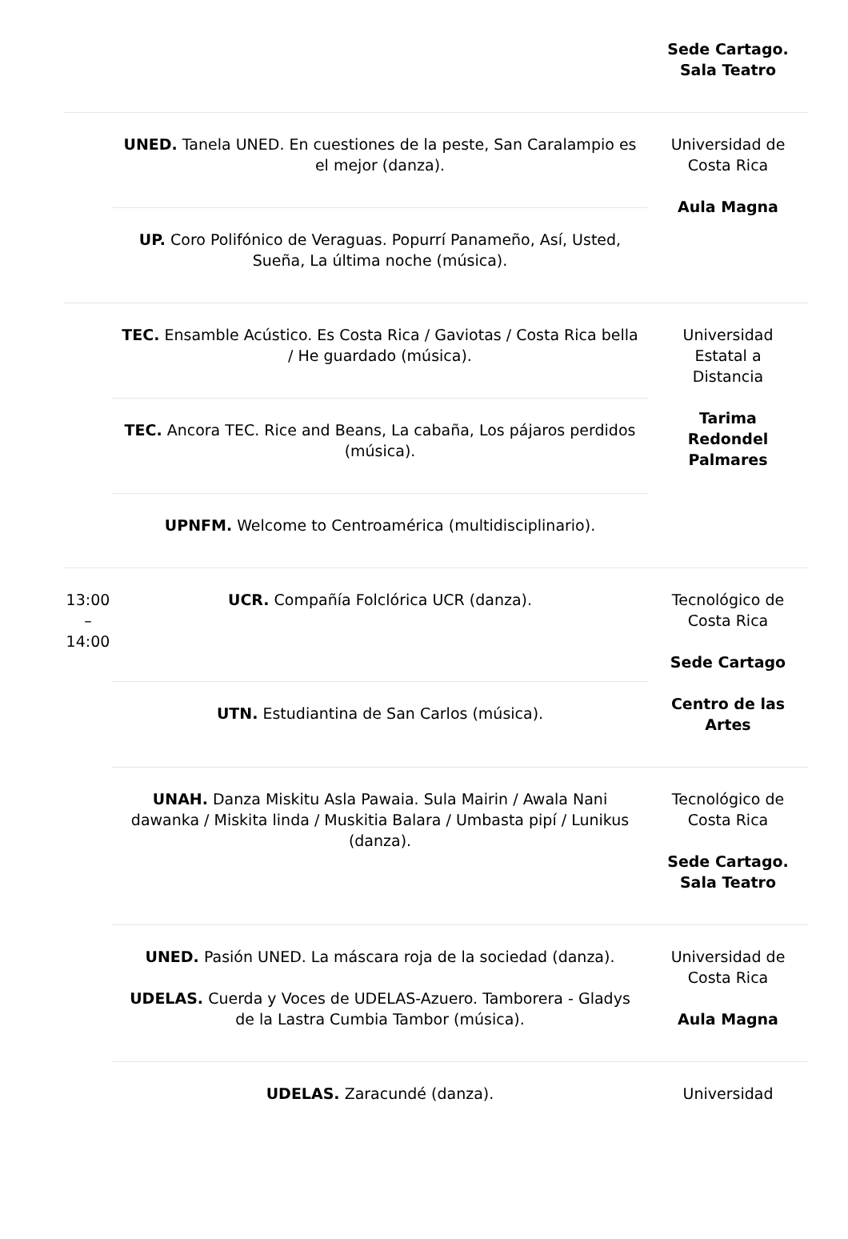| | | Sede Cartago. Sala Teatro |
| | UNED. Tanela UNED. En cuestiones de la peste, San Caralampio es el mejor (danza). | Universidad de Costa Rica Aula Magna |
| | UP. Coro Polifónico de Veraguas. Popurrí Panameño, Así, Usted, Sueña, La última noche (música). | |
| | TEC. Ensamble Acústico. Es Costa Rica / Gaviotas / Costa Rica bella / He guardado (música). | Universidad Estatal a Distancia Tarima Redondel Palmares |
| | TEC. Ancora TEC. Rice and Beans, La cabaña, Los pájaros perdidos (música). | |
| | UPNFM. Welcome to Centroamérica (multidisciplinario). | |
| 13:00 – 14:00 | UCR. Compañía Folclórica UCR (danza). | Tecnológico de Costa Rica Sede Cartago Centro de las Artes |
| | UTN. Estudiantina de San Carlos (música). | |
| | UNAH. Danza Miskitu Asla Pawaia. Sula Mairin / Awala Nani dawanka / Miskita linda / Muskitia Balara / Umbasta pipí / Lunikus (danza). | Tecnológico de Costa Rica Sede Cartago. Sala Teatro |
| | UNED. Pasión UNED. La máscara roja de la sociedad (danza). UDELAS. Cuerda y Voces de UDELAS-Azuero. Tamborera - Gladys de la Lastra Cumbia Tambor (música). | Universidad de Costa Rica Aula Magna |
| | UDELAS. Zaracundé (danza). | Universidad |